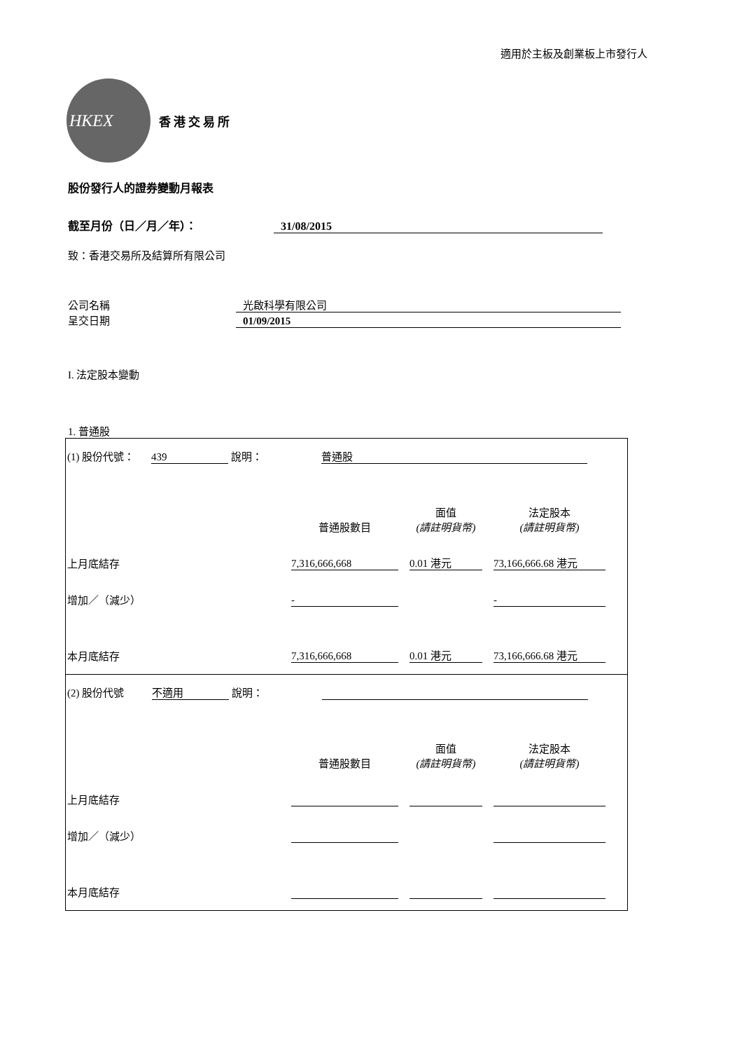適用於主板及創業板上市發行人
HKEX
香港交易所
股份發行人的證券變動月報表
截至月份（日／月／年）： 31/08/2015
致：香港交易所及結算所有限公司
公司名稱 光啟科學有限公司
呈交日期 01/09/2015
I. 法定股本變動
1. 普通股
(1) 股份代號： 439 說明： 普通股
普通股數目
面值
(請註明貨幣)
法定股本
(請註明貨幣)
上月底結存
7,316,666,668
0.01 港元
73,166,666.68 港元
增加／（減少）
-
-
本月底結存
7,316,666,668
0.01 港元
73,166,666.68 港元
(2) 股份代號 不適用 說明：
普通股數目
面值
(請註明貨幣)
法定股本
(請註明貨幣)
上月底結存
增加／（減少）
本月底結存